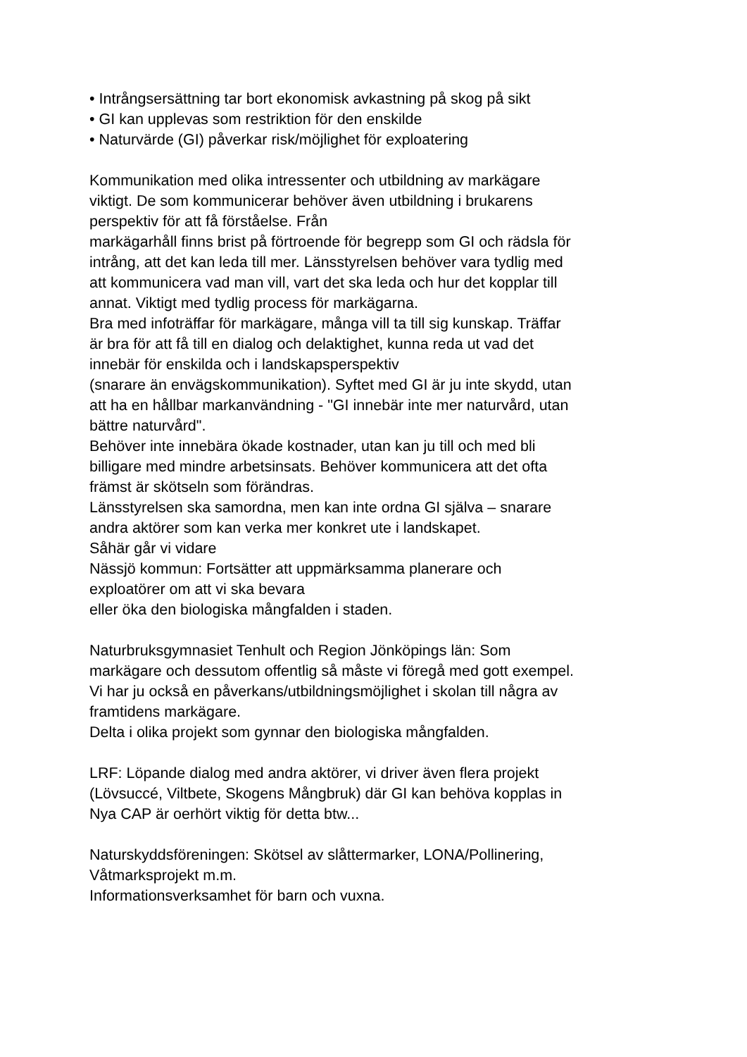• Intrångsersättning tar bort ekonomisk avkastning på skog på sikt
• GI kan upplevas som restriktion för den enskilde
• Naturvärde (GI) påverkar risk/möjlighet för exploatering
Kommunikation med olika intressenter och utbildning av markägare
viktigt. De som kommunicerar behöver även utbildning i brukarens
perspektiv för att få förståelse. Från
markägarhåll finns brist på förtroende för begrepp som GI och rädsla för
intrång, att det kan leda till mer. Länsstyrelsen behöver vara tydlig med
att kommunicera vad man vill, vart det ska leda och hur det kopplar till
annat. Viktigt med tydlig process för markägarna.
Bra med infoträffar för markägare, många vill ta till sig kunskap. Träffar
är bra för att få till en dialog och delaktighet, kunna reda ut vad det
innebär för enskilda och i landskapsperspektiv
(snarare än envägskommunikation). Syftet med GI är ju inte skydd, utan
att ha en hållbar markanvändning - "GI innebär inte mer naturvård, utan
bättre naturvård".
Behöver inte innebära ökade kostnader, utan kan ju till och med bli
billigare med mindre arbetsinsats. Behöver kommunicera att det ofta
främst är skötseln som förändras.
Länsstyrelsen ska samordna, men kan inte ordna GI själva – snarare
andra aktörer som kan verka mer konkret ute i landskapet.
Såhär går vi vidare
Nässjö kommun: Fortsätter att uppmärksamma planerare och
exploatörer om att vi ska bevara
eller öka den biologiska mångfalden i staden.
Naturbruksgymnasiet Tenhult och Region Jönköpings län: Som
markägare och dessutom offentlig så måste vi föregå med gott exempel.
Vi har ju också en påverkans/utbildningsmöjlighet i skolan till några av
framtidens markägare.
Delta i olika projekt som gynnar den biologiska mångfalden.
LRF: Löpande dialog med andra aktörer, vi driver även flera projekt
(Lövsuccé, Viltbete, Skogens Mångbruk) där GI kan behöva kopplas in
Nya CAP är oerhört viktig för detta btw...
Naturskyddsföreningen: Skötsel av slåttermarker, LONA/Pollinering,
Våtmarksprojekt m.m.
Informationsverksamhet för barn och vuxna.